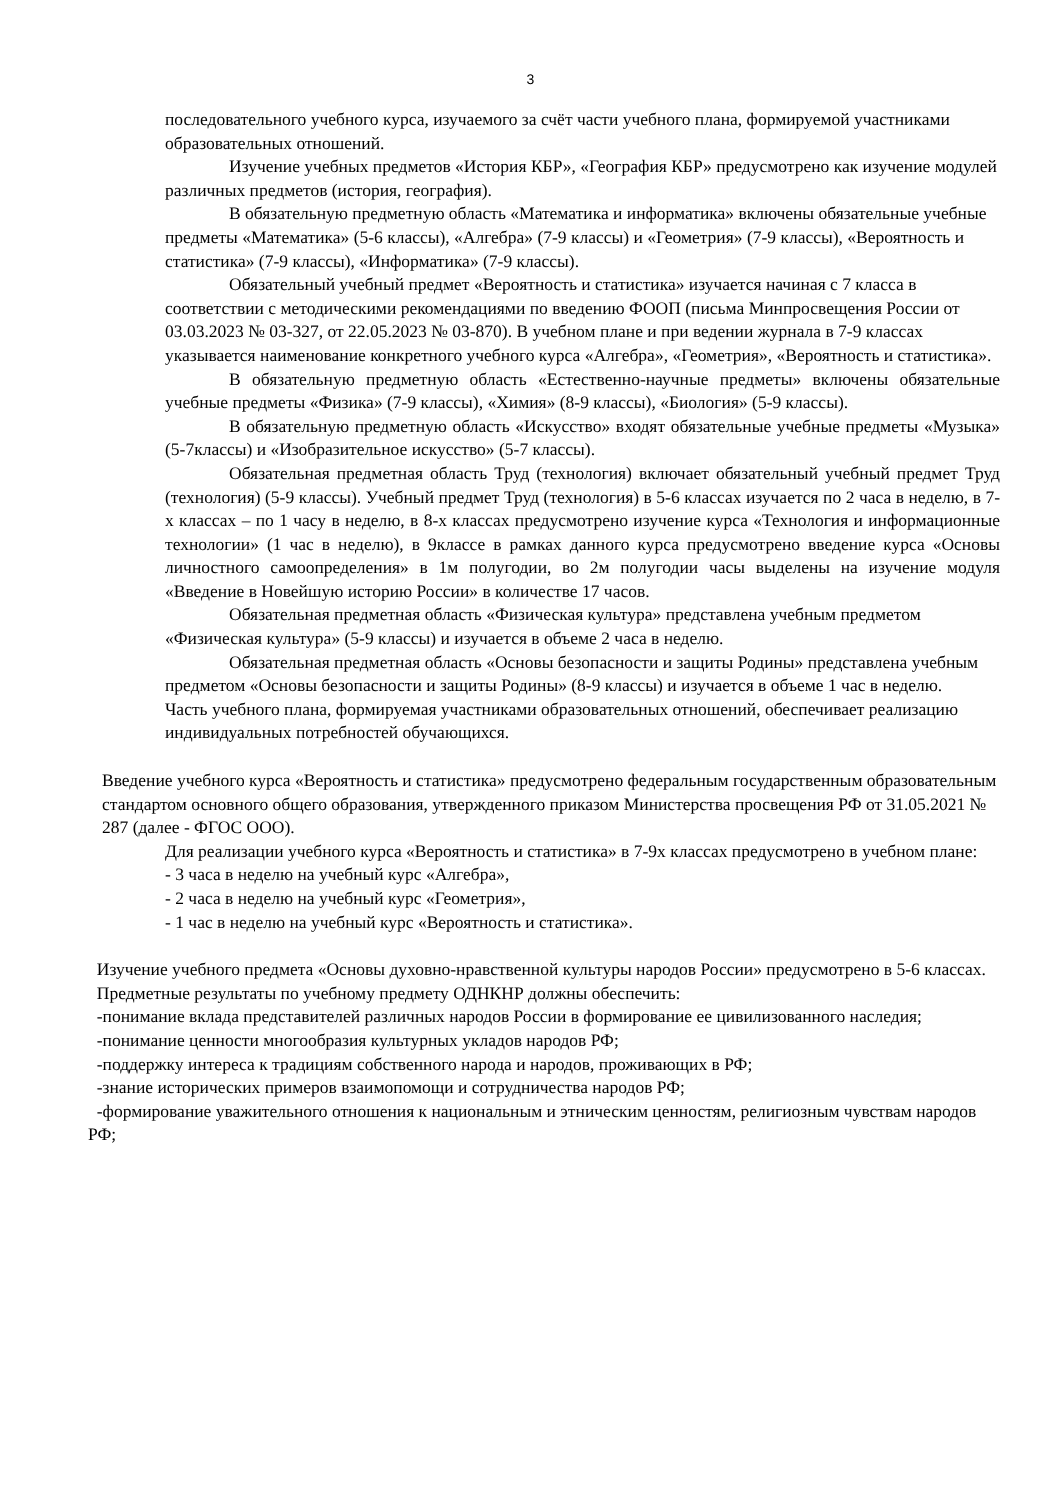3
последовательного учебного курса, изучаемого за счёт части учебного плана, формируемой участниками образовательных отношений.
Изучение учебных предметов «История КБР», «География КБР» предусмотрено как изучение модулей различных предметов (история, география).
В обязательную предметную область «Математика и информатика» включены обязательные учебные предметы «Математика» (5-6 классы), «Алгебра» (7-9 классы) и «Геометрия» (7-9 классы), «Вероятность и статистика» (7-9 классы), «Информатика» (7-9 классы).
Обязательный учебный предмет «Вероятность и статистика» изучается начиная с 7 класса в соответствии с методическими рекомендациями по введению ФООП (письма Минпросвещения России от 03.03.2023 № 03-327, от 22.05.2023 № 03-870). В учебном плане и при ведении журнала в 7-9 классах указывается наименование конкретного учебного курса «Алгебра», «Геометрия», «Вероятность и статистика».
В обязательную предметную область «Естественно-научные предметы» включены обязательные учебные предметы «Физика» (7-9 классы), «Химия» (8-9 классы), «Биология» (5-9 классы).
В обязательную предметную область «Искусство» входят обязательные учебные предметы «Музыка» (5-7классы) и «Изобразительное искусство» (5-7 классы).
Обязательная предметная область Труд (технология) включает обязательный учебный предмет Труд (технология) (5-9 классы). Учебный предмет Труд (технология) в 5-6 классах изучается по 2 часа в неделю, в 7-х классах – по 1 часу в неделю, в 8-х классах предусмотрено изучение курса «Технология и информационные технологии» (1 час в неделю), в 9классе в рамках данного курса предусмотрено введение курса «Основы личностного самоопределения» в 1м полугодии, во 2м полугодии часы выделены на изучение модуля «Введение в Новейшую историю России» в количестве 17 часов.
Обязательная предметная область «Физическая культура» представлена учебным предметом «Физическая культура» (5-9 классы) и изучается в объеме 2 часа в неделю.
Обязательная предметная область «Основы безопасности и защиты Родины» представлена учебным предметом «Основы безопасности и защиты Родины» (8-9 классы) и изучается в объеме 1 час в неделю.
Часть учебного плана, формируемая участниками образовательных отношений, обеспечивает реализацию индивидуальных потребностей обучающихся.
Введение учебного курса «Вероятность и статистика» предусмотрено федеральным государственным образовательным стандартом основного общего образования, утвержденного приказом Министерства просвещения РФ от 31.05.2021 № 287 (далее - ФГОС ООО).
Для реализации учебного курса «Вероятность и статистика» в 7-9х классах предусмотрено в учебном плане:
- 3 часа в неделю на учебный курс «Алгебра»,
- 2 часа в неделю на учебный курс «Геометрия»,
- 1 час в неделю на учебный курс «Вероятность и статистика».
Изучение учебного предмета «Основы духовно-нравственной культуры народов России» предусмотрено в 5-6 классах.
Предметные результаты по учебному предмету ОДНКНР должны обеспечить:
-понимание вклада представителей различных народов России в формирование ее цивилизованного наследия;
-понимание ценности многообразия культурных укладов народов РФ;
-поддержку интереса к традициям собственного народа и народов, проживающих в РФ;
-знание исторических примеров взаимопомощи и сотрудничества народов РФ;
-формирование уважительного отношения к национальным и этническим ценностям, религиозным чувствам народов РФ;